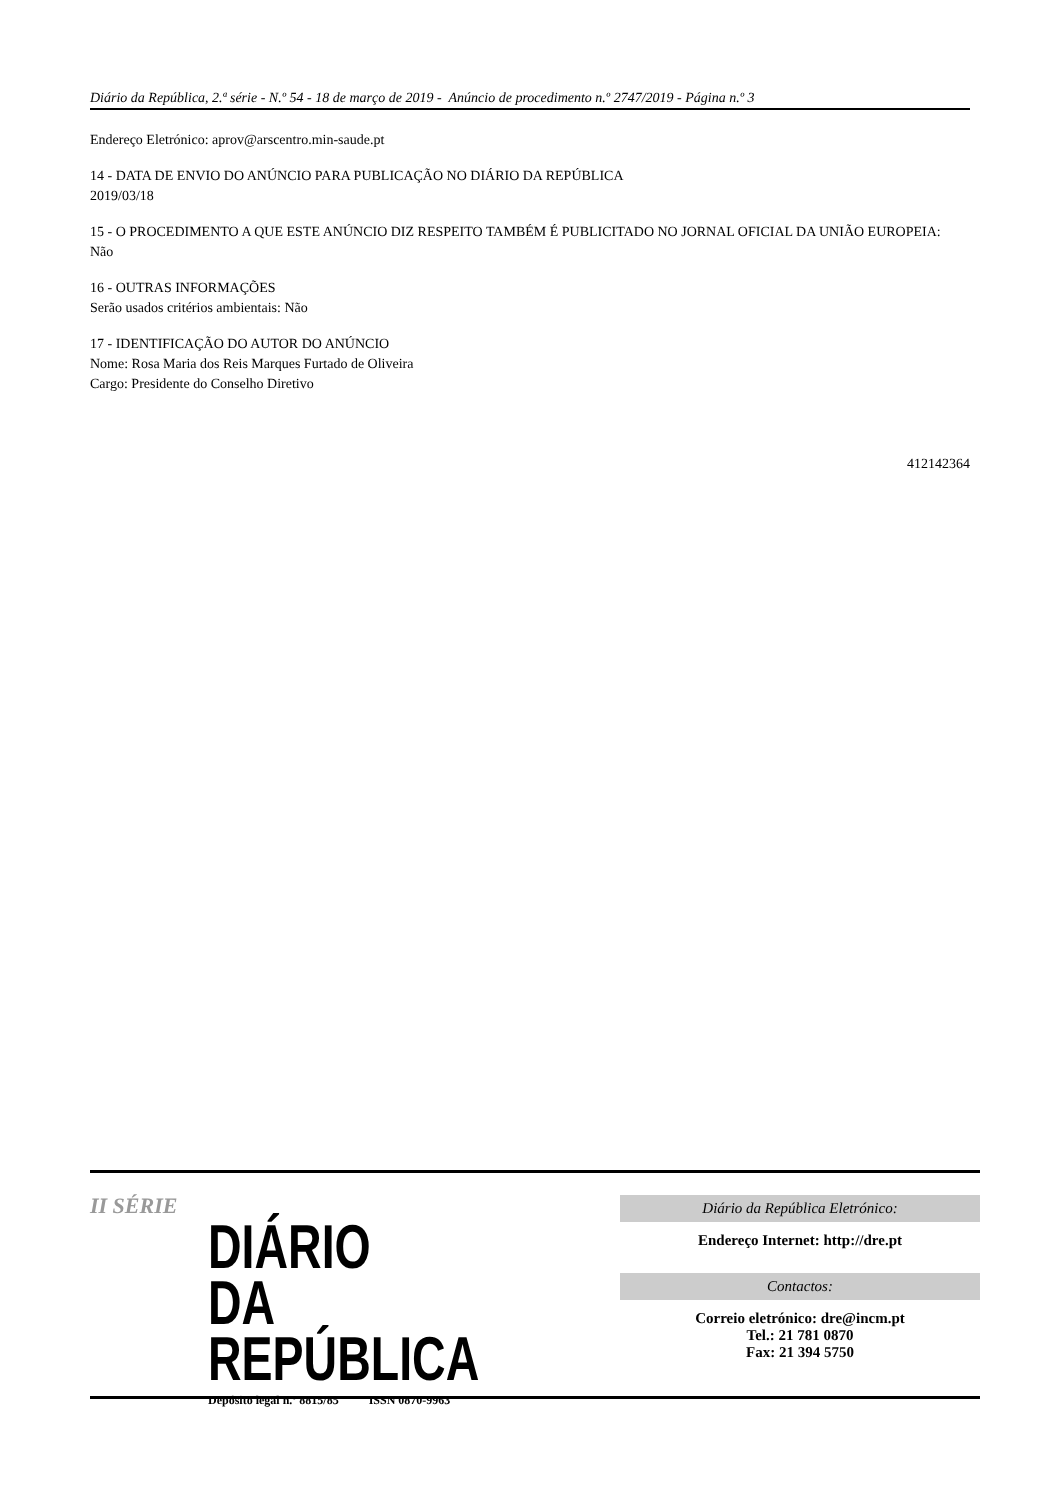Diário da República, 2.ª série - N.º 54 - 18 de março de 2019 - Anúncio de procedimento n.º 2747/2019 - Página n.º 3
Endereço Eletrónico: aprov@arscentro.min-saude.pt
14 - DATA DE ENVIO DO ANÚNCIO PARA PUBLICAÇÃO NO DIÁRIO DA REPÚBLICA
2019/03/18
15 - O PROCEDIMENTO A QUE ESTE ANÚNCIO DIZ RESPEITO TAMBÉM É PUBLICITADO NO JORNAL OFICIAL DA UNIÃO EUROPEIA:
Não
16 - OUTRAS INFORMAÇÕES
Serão usados critérios ambientais: Não
17 - IDENTIFICAÇÃO DO AUTOR DO ANÚNCIO
Nome: Rosa Maria dos Reis Marques Furtado de Oliveira
Cargo: Presidente do Conselho Diretivo
412142364
II SÉRIE
DIÁRIO
DA REPÚBLICA
Depósito legal n.º 8815/85 ISSN 0870-9963
Diário da República Eletrónico:
Endereço Internet: http://dre.pt
Contactos:
Correio eletrónico: dre@incm.pt
Tel.: 21 781 0870
Fax: 21 394 5750